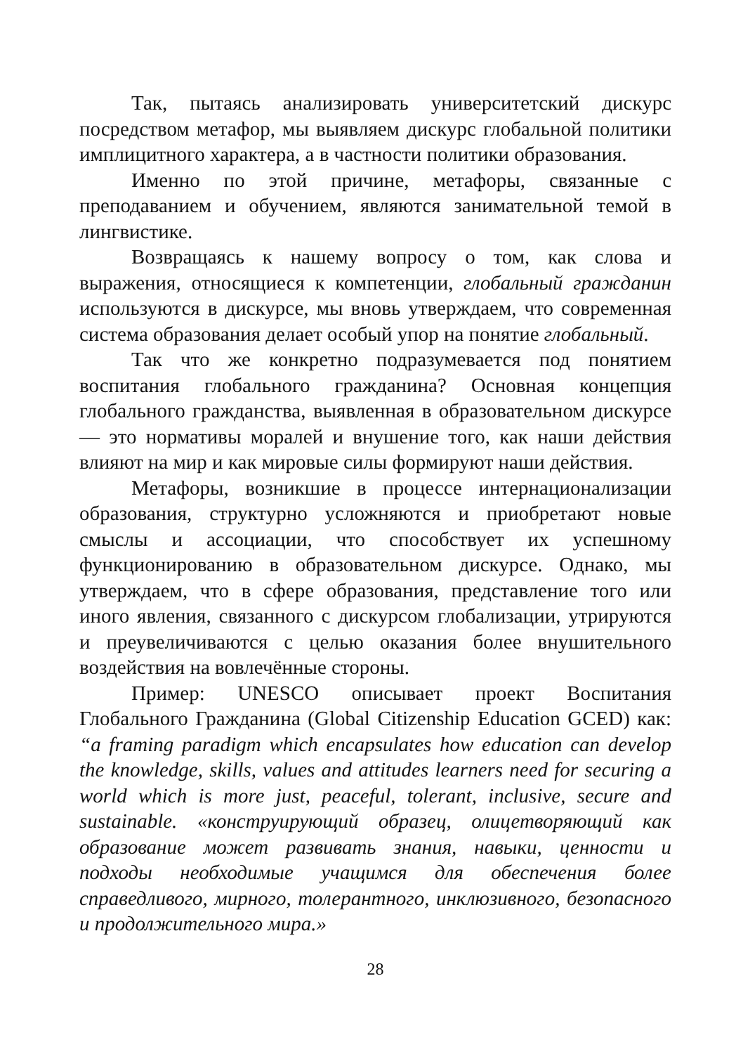Так, пытаясь анализировать университетский дискурс посредством метафор, мы выявляем дискурс глобальной политики имплицитного характера, а в частности политики образования.
Именно по этой причине, метафоры, связанные с преподаванием и обучением, являются занимательной темой в лингвистике.
Возвращаясь к нашему вопросу о том, как слова и выражения, относящиеся к компетенции, глобальный гражданин используются в дискурсе, мы вновь утверждаем, что современная система образования делает особый упор на понятие глобальный.
Так что же конкретно подразумевается под понятием воспитания глобального гражданина? Основная концепция глобального гражданства, выявленная в образовательном дискурсе — это нормативы моралей и внушение того, как наши действия влияют на мир и как мировые силы формируют наши действия.
Метафоры, возникшие в процессе интернационализации образования, структурно усложняются и приобретают новые смыслы и ассоциации, что способствует их успешному функционированию в образовательном дискурсе. Однако, мы утверждаем, что в сфере образования, представление того или иного явления, связанного с дискурсом глобализации, утрируются и преувеличиваются с целью оказания более внушительного воздействия на вовлечённые стороны.
Пример: UNESCO описывает проект Воспитания Глобального Гражданина (Global Citizenship Education GCED) как: “a framing paradigm which encapsulates how education can develop the knowledge, skills, values and attitudes learners need for securing a world which is more just, peaceful, tolerant, inclusive, secure and sustainable. «конструирующий образец, олицетворяющий как образование может развивать знания, навыки, ценности и подходы необходимые учащимся для обеспечения более справедливого, мирного, толерантного, инклюзивного, безопасного и продолжительного мира.»
28